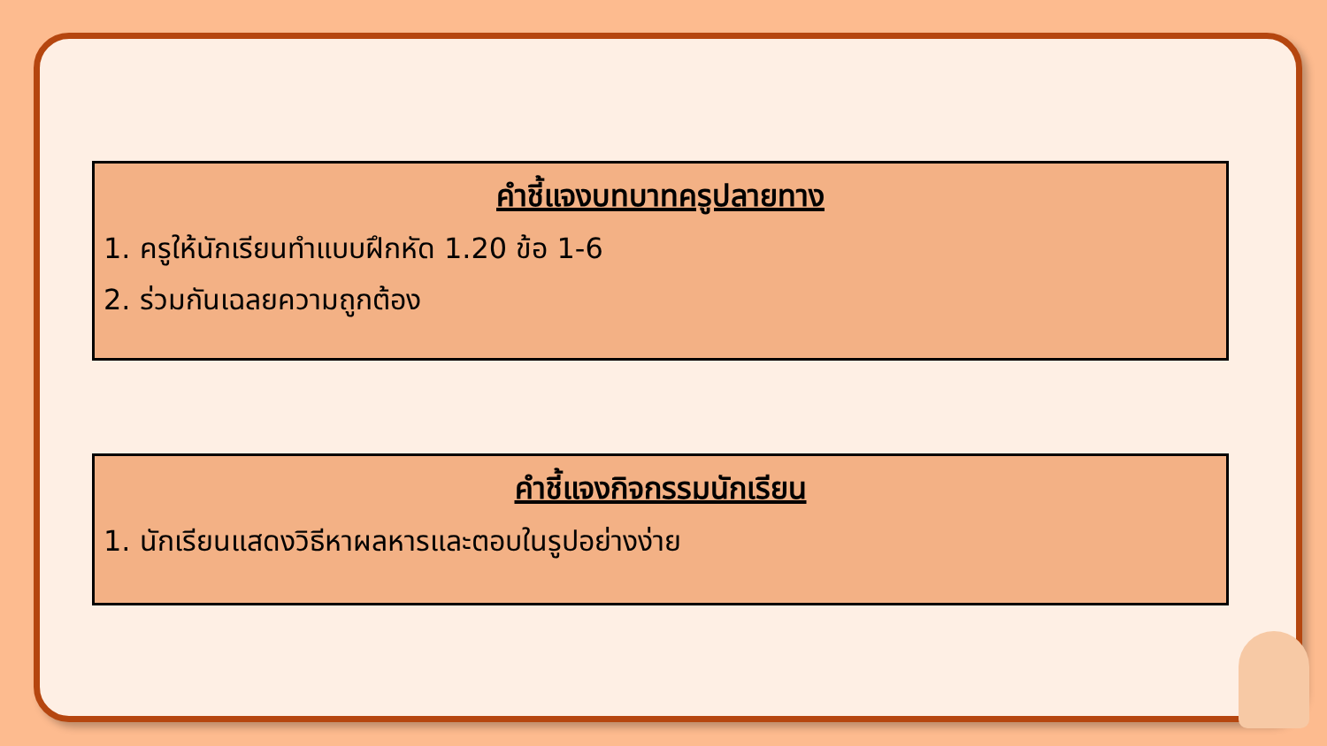คำชี้แจงบทบาทครูปลายทาง
1. ครูให้นักเรียนทำแบบฝึกหัด 1.20 ข้อ 1-6
2. ร่วมกันเฉลยความถูกต้อง
คำชี้แจงกิจกรรมนักเรียน
1. นักเรียนแสดงวิธีหาผลหารและตอบในรูปอย่างง่าย